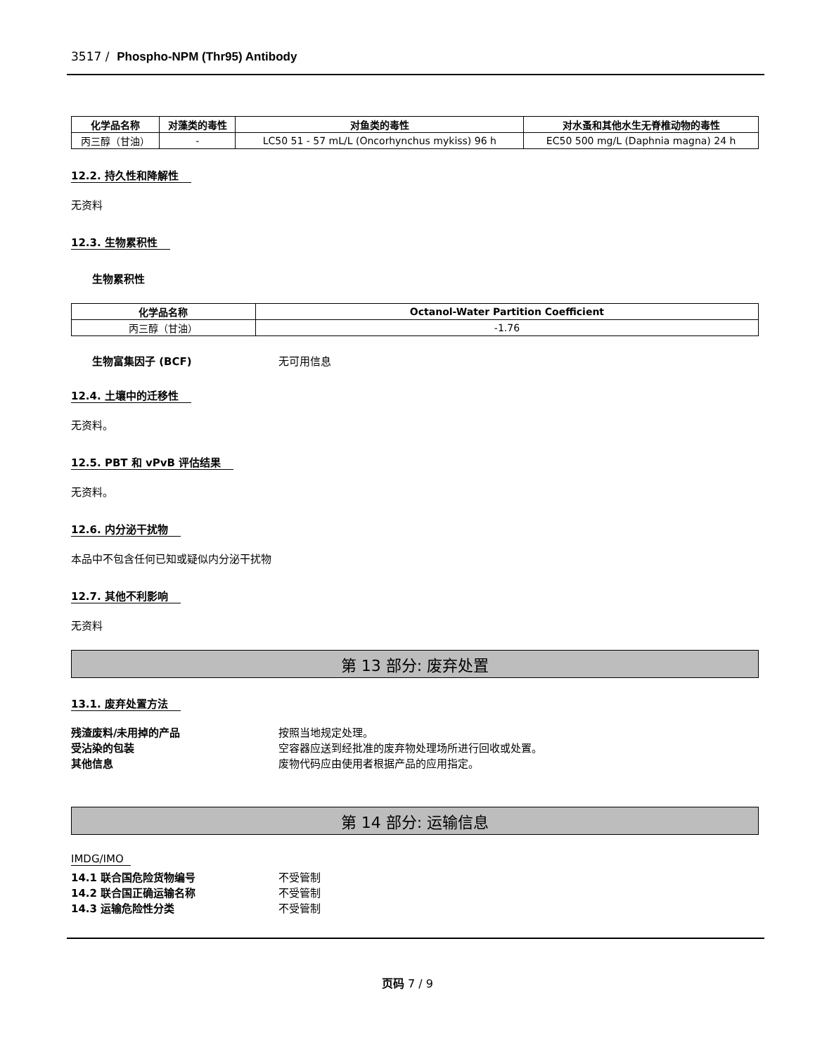3517 / Phospho-NPM (Thr95) Antibody
| 化学品名称 | 对藻类的毒性 | 对鱼类的毒性 | 对水蚤和其他水生无脊椎动物的毒性 |
| --- | --- | --- | --- |
| 丙三醇（甘油） | - | LC50 51 - 57 mL/L (Oncorhynchus mykiss) 96 h | EC50 500 mg/L (Daphnia magna) 24 h |
12.2. 持久性和降解性
无资料
12.3. 生物累积性
生物累积性
| 化学品名称 | Octanol-Water Partition Coefficient |
| --- | --- |
| 丙三醇（甘油） | -1.76 |
生物富集因子 (BCF) 无可用信息
12.4. 土壤中的迁移性
无资料。
12.5. PBT 和 vPvB 评估结果
无资料。
12.6. 内分泌干扰物
本品中不包含任何已知或疑似内分泌干扰物
12.7. 其他不利影响
无资料
第 13 部分: 废弃处置
13.1. 废弃处置方法
残渣废料/未用掉的产品 按照当地规定处理。
受沾染的包装 空容器应送到经批准的废弃物处理场所进行回收或处置。
其他信息 废物代码应由使用者根据产品的应用指定。
第 14 部分: 运输信息
IMDG/IMO
14.1 联合国危险货物编号 不受管制
14.2 联合国正确运输名称 不受管制
14.3 运输危险性分类 不受管制
页码 7 / 9